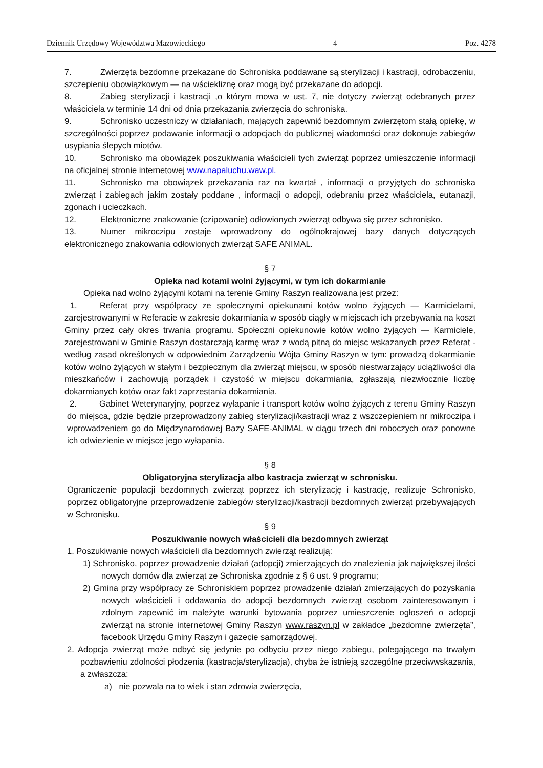Dziennik Urzędowy Województwa Mazowieckiego – 4 – Poz. 4278
7. Zwierzęta bezdomne przekazane do Schroniska poddawane są sterylizacji i kastracji, odrobaczeniu, szczepieniu obowiązkowym — na wściekliznę oraz mogą być przekazane do adopcji.
8. Zabieg sterylizacji i kastracji ,o którym mowa w ust. 7, nie dotyczy zwierząt odebranych przez właściciela w terminie 14 dni od dnia przekazania zwierzęcia do schroniska.
9. Schronisko uczestniczy w działaniach, mających zapewnić bezdomnym zwierzętom stałą opiekę, w szczególności poprzez podawanie informacji o adopcjach do publicznej wiadomości oraz dokonuje zabiegów usypiania ślepych miotów.
10. Schronisko ma obowiązek poszukiwania właścicieli tych zwierząt poprzez umieszczenie informacji na oficjalnej stronie internetowej www.napaluchu.waw.pl.
11. Schronisko ma obowiązek przekazania raz na kwartał , informacji o przyjętych do schroniska zwierząt i zabiegach jakim zostały poddane , informacji o adopcji, odebraniu przez właściciela, eutanazji, zgonach i ucieczkach.
12. Elektroniczne znakowanie (czipowanie) odłowionych zwierząt odbywa się przez schronisko.
13. Numer mikroczipu zostaje wprowadzony do ogólnokrajowej bazy danych dotyczących elektronicznego znakowania odłowionych zwierząt SAFE ANIMAL.
§ 7
Opieka nad kotami wolni żyjącymi, w tym ich dokarmianie
Opieka nad wolno żyjącymi kotami na terenie Gminy Raszyn realizowana jest przez:
1. Referat przy współpracy ze społecznymi opiekunami kotów wolno żyjących — Karmicielami, zarejestrowanymi w Referacie w zakresie dokarmiania w sposób ciągły w miejscach ich przebywania na koszt Gminy przez cały okres trwania programu. Społeczni opiekunowie kotów wolno żyjących — Karmiciele, zarejestrowani w Gminie Raszyn dostarczają karmę wraz z wodą pitną do miejsc wskazanych przez Referat - według zasad określonych w odpowiednim Zarządzeniu Wójta Gminy Raszyn w tym: prowadzą dokarmianie kotów wolno żyjących w stałym i bezpiecznym dla zwierząt miejscu, w sposób niestwarzający uciążliwości dla mieszkańców i zachowują porządek i czystość w miejscu dokarmiania, zgłaszają niezwłocznie liczbę dokarmianych kotów oraz fakt zaprzestania dokarmiania.
2. Gabinet Weterynaryjny, poprzez wyłapanie i transport kotów wolno żyjących z terenu Gminy Raszyn do miejsca, gdzie będzie przeprowadzony zabieg sterylizacji/kastracji wraz z wszczepieniem nr mikroczipa i wprowadzeniem go do Międzynarodowej Bazy SAFE-ANIMAL w ciągu trzech dni roboczych oraz ponowne ich odwiezienie w miejsce jego wyłapania.
§ 8
Obligatoryjna sterylizacja albo kastracja zwierząt w schronisku.
Ograniczenie populacji bezdomnych zwierząt poprzez ich sterylizację i kastrację, realizuje Schronisko, poprzez obligatoryjne przeprowadzenie zabiegów sterylizacji/kastracji bezdomnych zwierząt przebywających w Schronisku.
§ 9
Poszukiwanie nowych właścicieli dla bezdomnych zwierząt
1. Poszukiwanie nowych właścicieli dla bezdomnych zwierząt realizują:
1) Schronisko, poprzez prowadzenie działań (adopcji) zmierzających do znalezienia jak największej ilości nowych domów dla zwierząt ze Schroniska zgodnie z § 6 ust. 9 programu;
2) Gmina przy współpracy ze Schroniskiem poprzez prowadzenie działań zmierzających do pozyskania nowych właścicieli i oddawania do adopcji bezdomnych zwierząt osobom zainteresowanym i zdolnym zapewnić im należyte warunki bytowania poprzez umieszczenie ogłoszeń o adopcji zwierząt na stronie internetowej Gminy Raszyn www.raszyn.pl w zakładce „bezdomne zwierzęta”, facebook Urzędu Gminy Raszyn i gazecie samorządowej.
2. Adopcja zwierząt może odbyć się jedynie po odbyciu przez niego zabiegu, polegającego na trwałym pozbawieniu zdolności płodzenia (kastracja/sterylizacja), chyba że istnieją szczególne przeciwwskazania, a zwłaszcza:
a) nie pozwala na to wiek i stan zdrowia zwierzęcia,